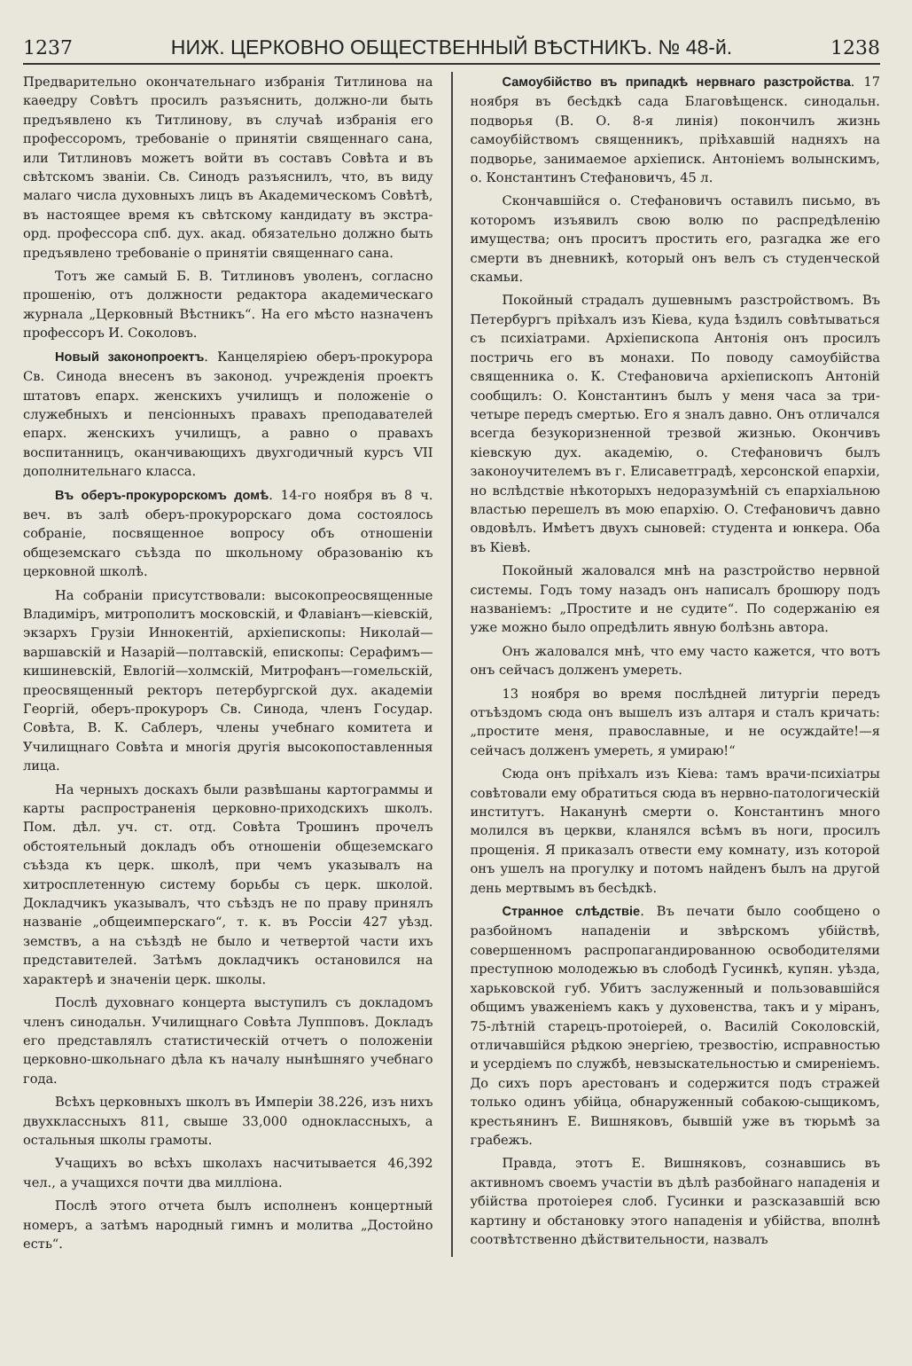1237 НИЖ. ЦЕРКОВНО ОБЩЕСТВЕННЫЙ ВѢСТНИКЪ. № 48-й. 1238
Предварительно окончательнаго избранія Титлинова на каѳедру Совѣтъ просилъ разъяснить, должно-ли быть предъявлено къ Титлинову, въ случаѣ избранія его профессоромъ, требованіе о принятіи священнаго сана, или Титлиновъ можетъ войти въ составъ Совѣта и въ свѣтскомъ званіи. Св. Синодъ разъяснилъ, что, въ виду малаго числа духовныхъ лицъ въ Академическомъ Совѣтѣ, въ настоящее время къ свѣтскому кандидату въ экстра-орд. профессора спб. дух. акад. обязательно должно быть предъявлено требованіе о принятіи священнаго сана.
Тотъ же самый Б. В. Титлиновъ уволенъ, согласно прошенію, отъ должности редактора академическаго журнала „Церковный Вѣстникъ“. На его мѣсто назначенъ профессоръ И. Соколовъ.
Новый законопроектъ. Канцеляріею оберъ-прокурора Св. Синода внесенъ въ законод. учрежденія проектъ штатовъ епарх. женскихъ училищъ и положеніе о служебныхъ и пенсіонныхъ правахъ преподавателей епарх. женскихъ училищъ, а равно о правахъ воспитанницъ, оканчивающихъ двухгодичный курсъ VII дополнительнаго класса.
Въ оберъ-прокурорскомъ домѣ. 14-го ноября въ 8 ч. веч. въ залѣ оберъ-прокурорскаго дома состоялось собраніе, посвященное вопросу объ отношеніи общеземскаго съѣзда по школьному образованію къ церковной школѣ.
На собраніи присутствовали: высокопреосвященные Владиміръ, митрополитъ московскій, и Флавіанъ—кіевскій, экзархъ Грузіи Иннокентій, архіепископы: Николай—варшавскій и Назарій—полтавскій, епископы: Серафимъ—кишиневскій, Евлогій—холмскій, Митрофанъ—гомельскій, преосвященный ректоръ петербургской дух. академіи Георгій, оберъ-прокуроръ Св. Синода, членъ Государ. Совѣта, В. К. Саблеръ, члены учебнаго комитета и Училищнаго Совѣта и многія другія высокопоставленныя лица.
На черныхъ доскахъ были развѣшаны картограммы и карты распространенія церковно-приходскихъ школъ. Пом. дѣл. уч. ст. отд. Совѣта Трошинъ прочелъ обстоятельный докладъ объ отношеніи общеземскаго съѣзда къ церк. школѣ, при чемъ указывалъ на хитросплетенную систему борьбы съ церк. школой. Докладчикъ указывалъ, что съѣздъ не по праву принялъ названіе „общеимперскаго“, т. к. въ Россіи 427 уѣзд. земствъ, а на съѣздѣ не было и четвертой части ихъ представителей. Затѣмъ докладчикъ остановился на характерѣ и значеніи церк. школы.
Послѣ духовнаго концерта выступилъ съ докладомъ членъ синодальн. Училищнаго Совѣта Луппповъ. Докладъ его представлялъ статистическій отчетъ о положеніи церковно-школьнаго дѣла къ началу нынѣшняго учебнаго года.
Всѣхъ церковныхъ школъ въ Имперіи 38.226, изъ нихъ двухклассныхъ 811, свыше 33,000 одноклассныхъ, а остальныя школы грамоты.
Учащихъ во всѣхъ школахъ насчитывается 46,392 чел., а учащихся почти два милліона.
Послѣ этого отчета былъ исполненъ концертный номеръ, а затѣмъ народный гимнъ и молитва „Достойно есть“.
Самоубійство въ припадкѣ нервнаго разстройства. 17 ноября въ бесѣдкѣ сада Благовѣщенск. синодальн. подворья (В. О. 8-я линія) покончилъ жизнь самоубійствомъ священникъ, пріѣхавшій надняхъ на подворье, занимаемое архіеписк. Антоніемъ волынскимъ, о. Константинъ Стефановичъ, 45 л.
Скончавшійся о. Стефановичъ оставилъ письмо, въ которомъ изъявилъ свою волю по распредѣленію имущества; онъ проситъ простить его, разгадка же его смерти въ дневникѣ, который онъ велъ съ студенческой скамьи.
Покойный страдалъ душевнымъ разстройствомъ. Въ Петербургъ пріѣхалъ изъ Кіева, куда ѣздилъ совѣтываться съ психіатрами. Архіепископа Антонія онъ просилъ постричь его въ монахи. По поводу самоубійства священника о. К. Стефановича архіепископъ Антоній сообщилъ: О. Константинъ былъ у меня часа за три-четыре передъ смертью. Его я зналъ давно. Онъ отличался всегда безукоризненной трезвой жизнью. Окончивъ кіевскую дух. академію, о. Стефановичъ былъ законоучителемъ въ г. Елисаветградѣ, херсонской епархіи, но вслѣдствіе нѣкоторыхъ недоразумѣній съ епархіальною властью перешелъ въ мою епархію. О. Стефановичъ давно овдовѣлъ. Имѣетъ двухъ сыновей: студента и юнкера. Оба въ Кіевѣ.
Покойный жаловался мнѣ на разстройство нервной системы. Годъ тому назадъ онъ написалъ брошюру подъ названіемъ: „Простите и не судите“. По содержанію ея уже можно было опредѣлить явную болѣзнь автора.
Онъ жаловался мнѣ, что ему часто кажется, что вотъ онъ сейчасъ долженъ умереть.
13 ноября во время послѣдней литургіи передъ отъѣздомъ сюда онъ вышелъ изъ алтаря и сталъ кричать: „простите меня, православные, и не осуждайте!—я сейчасъ долженъ умереть, я умираю!“
Сюда онъ пріѣхалъ изъ Кіева: тамъ врачи-психіатры совѣтовали ему обратиться сюда въ нервно-патологическій институтъ. Наканунѣ смерти о. Константинъ много молился въ церкви, кланялся всѣмъ въ ноги, просилъ прощенія. Я приказалъ отвести ему комнату, изъ которой онъ ушелъ на прогулку и потомъ найденъ былъ на другой день мертвымъ въ бесѣдкѣ.
Странное слѣдствіе. Въ печати было сообщено о разбойномъ нападеніи и звѣрскомъ убійствѣ, совершенномъ распропагандированною освободителями преступною молодежью въ слободѣ Гусинкѣ, купян. уѣзда, харьковской губ. Убитъ заслуженный и пользовавшійся общимъ уваженіемъ какъ у духовенства, такъ и у міранъ, 75-лѣтній старецъ-протоіерей, о. Василій Соколовскій, отличавшійся рѣдкою энергіею, трезвостію, исправностью и усердіемъ по службѣ, невзыскательностью и смиреніемъ. До сихъ поръ арестованъ и содержится подъ стражей только одинъ убійца, обнаруженный собакою-сыщикомъ, крестьянинъ Е. Вишняковъ, бывшій уже въ тюрьмѣ за грабежъ.
Правда, этотъ Е. Вишняковъ, сознавшись въ активномъ своемъ участіи въ дѣлѣ разбойнаго нападенія и убійства протоіерея слоб. Гусинки и разсказавшій всю картину и обстановку этого нападенія и убійства, вполнѣ соотвѣтственно дѣйствительности, назвалъ